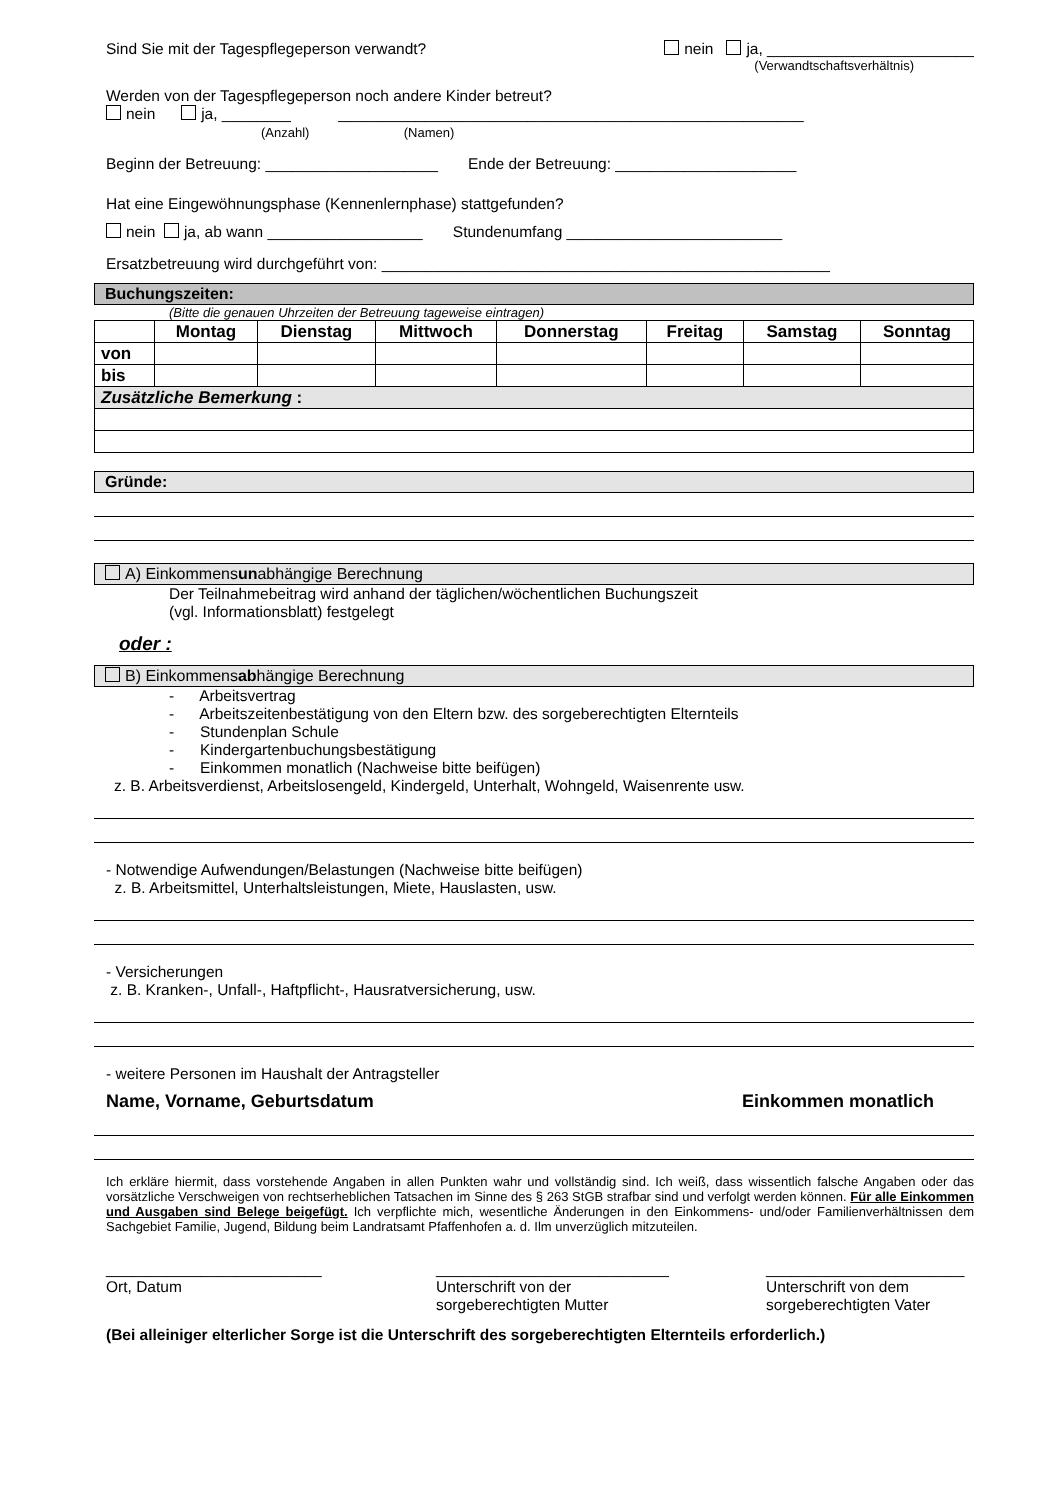Sind Sie mit der Tagespflegeperson verwandt? nein ja, ________________________
(Verwandtschaftsverhältnis)
Werden von der Tagespflegeperson noch andere Kinder betreut?
nein ja, ________ ______________________________________________________
(Anzahl) (Namen)
Beginn der Betreuung: ____________________ Ende der Betreuung: _____________________
Hat eine Eingewöhnungsphase (Kennenlernphase) stattgefunden?
nein ja, ab wann __________________ Stundenumfang _________________________
Ersatzbetreuung wird durchgeführt von: ____________________________________________________
Buchungszeiten:
(Bitte die genauen Uhrzeiten der Betreuung tageweise eintragen)
| | Montag | Dienstag | Mittwoch | Donnerstag | Freitag | Samstag | Sonntag |
| --- | --- | --- | --- | --- | --- | --- | --- |
| von | | | | | | | |
| bis | | | | | | | |
| Zusätzliche Bemerkung : | | | | | | | |
Gründe:
A) Einkommensunabhängige Berechnung
Der Teilnahmebeitrag wird anhand der täglichen/wöchentlichen Buchungszeit
(vgl. Informationsblatt) festgelegt
oder :
B) Einkommensabhängige Berechnung
- Arbeitsvertrag
- Arbeitszeitenbestätigung von den Eltern bzw. des sorgeberechtigten Elternteils
- Stundenplan Schule
- Kindergartenbuchungsbestätigung
- Einkommen monatlich (Nachweise bitte beifügen)
z. B. Arbeitsverdienst, Arbeitslosengeld, Kindergeld, Unterhalt, Wohngeld, Waisenrente usw.
- Notwendige Aufwendungen/Belastungen (Nachweise bitte beifügen)
z. B. Arbeitsmittel, Unterhaltsleistungen, Miete, Hauslasten, usw.
- Versicherungen
z. B. Kranken-, Unfall-, Haftpflicht-, Hausratversicherung, usw.
- weitere Personen im Haushalt der Antragsteller
Name, Vorname, Geburtsdatum Einkommen monatlich
Ich erkläre hiermit, dass vorstehende Angaben in allen Punkten wahr und vollständig sind. Ich weiß, dass wissentlich falsche Angaben oder das vorsätzliche Verschweigen von rechtserheblichen Tatsachen im Sinne des § 263 StGB strafbar sind und verfolgt werden können. Für alle Einkommen und Ausgaben sind Belege beigefügt. Ich verpflichte mich, wesentliche Änderungen in den Einkommens- und/oder Familienverhältnissen dem Sachgebiet Familie, Jugend, Bildung beim Landratsamt Pfaffenhofen a. d. Ilm unverzüglich mitzuteilen.
_________________________
Ort, Datum
___________________________
Unterschrift von der
sorgeberechtigten Mutter
_______________________
Unterschrift von dem
sorgeberechtigten Vater
(Bei alleiniger elterlicher Sorge ist die Unterschrift des sorgeberechtigten Elternteils erforderlich.)